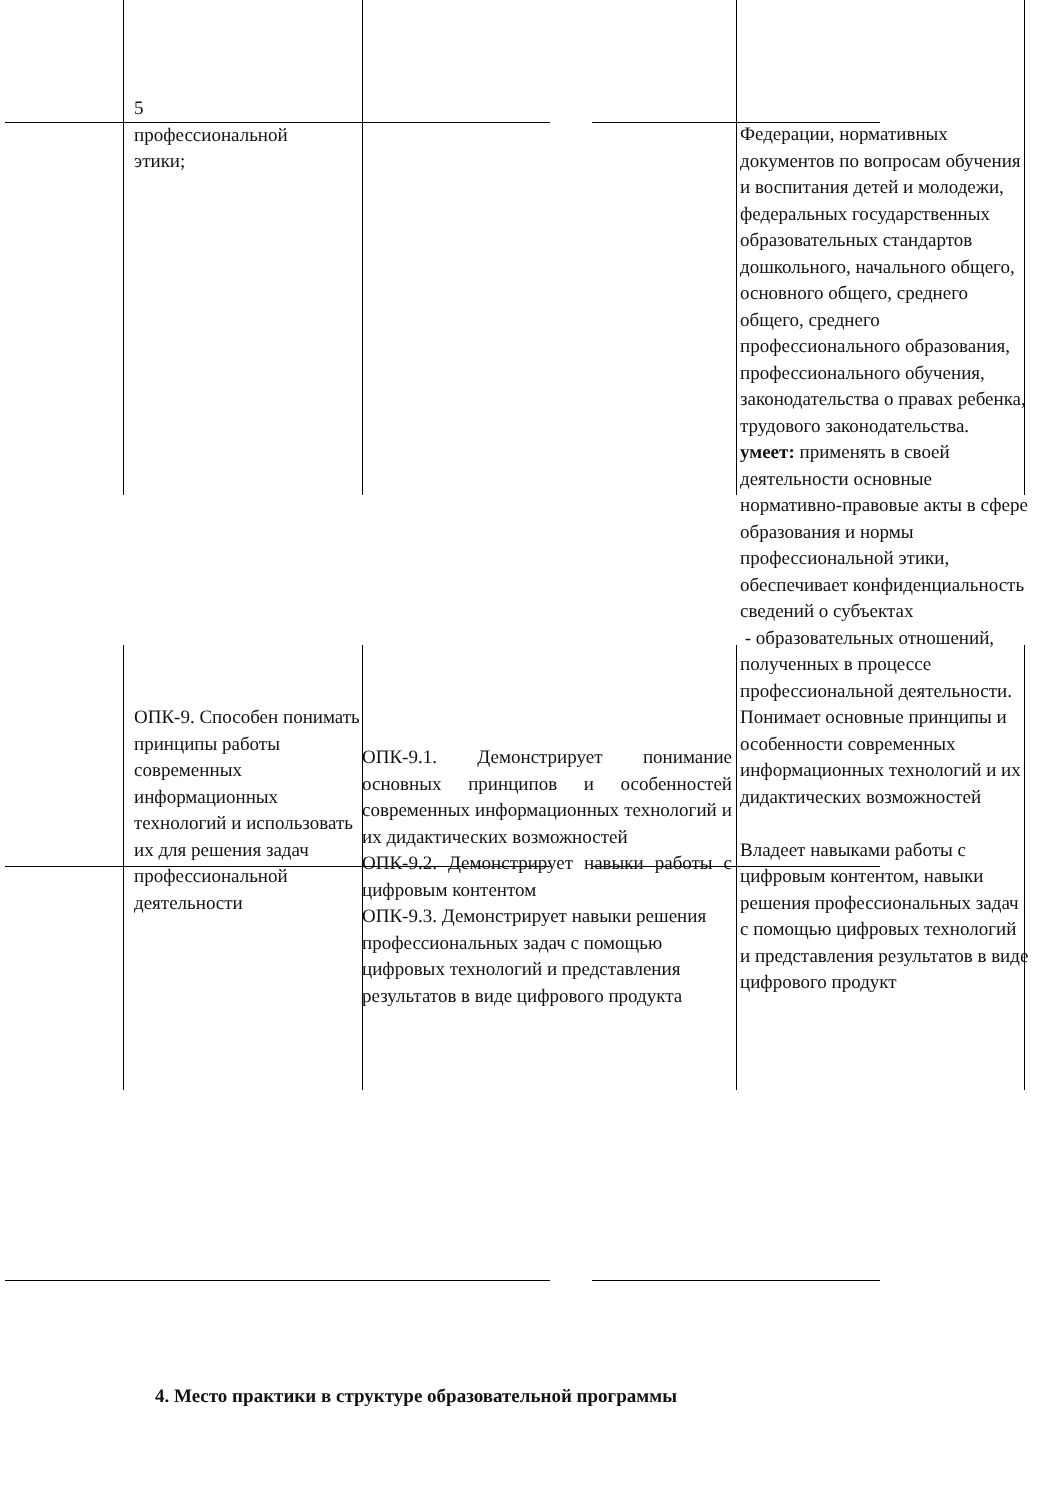| 5 профессиональной этики; | | Федерации, нормативных документов по вопросам обучения и воспитания детей и молодежи, федеральных государственных образовательных стандартов дошкольного, начального общего, основного общего, среднего общего, среднего профессионального образования, профессионального обучения, законодательства о правах ребенка, трудового законодательства. умеет: применять в своей деятельности основные нормативно-правовые акты в сфере образования и нормы профессиональной этики, обеспечивает конфиденциальность сведений о субъектах - образовательных отношений, полученных в процессе профессиональной деятельности. |
| ОПК-9. Способен понимать принципы работы современных информационных технологий и использовать их для решения задач профессиональной деятельности | ОПК-9.1. Демонстрирует понимание основных принципов и особенностей современных информационных технологий и их дидактических возможностей ОПК-9.2. Демонстрирует навыки работы с цифровым контентом ОПК-9.3. Демонстрирует навыки решения профессиональных задач с помощью цифровых технологий и представления результатов в виде цифрового продукта | Понимает основные принципы и особенности современных информационных технологий и их дидактических возможностей Владеет навыками работы с цифровым контентом, навыки решения профессиональных задач с помощью цифровых технологий и представления результатов в виде цифрового продукт |
4. Место практики в структуре образовательной программы